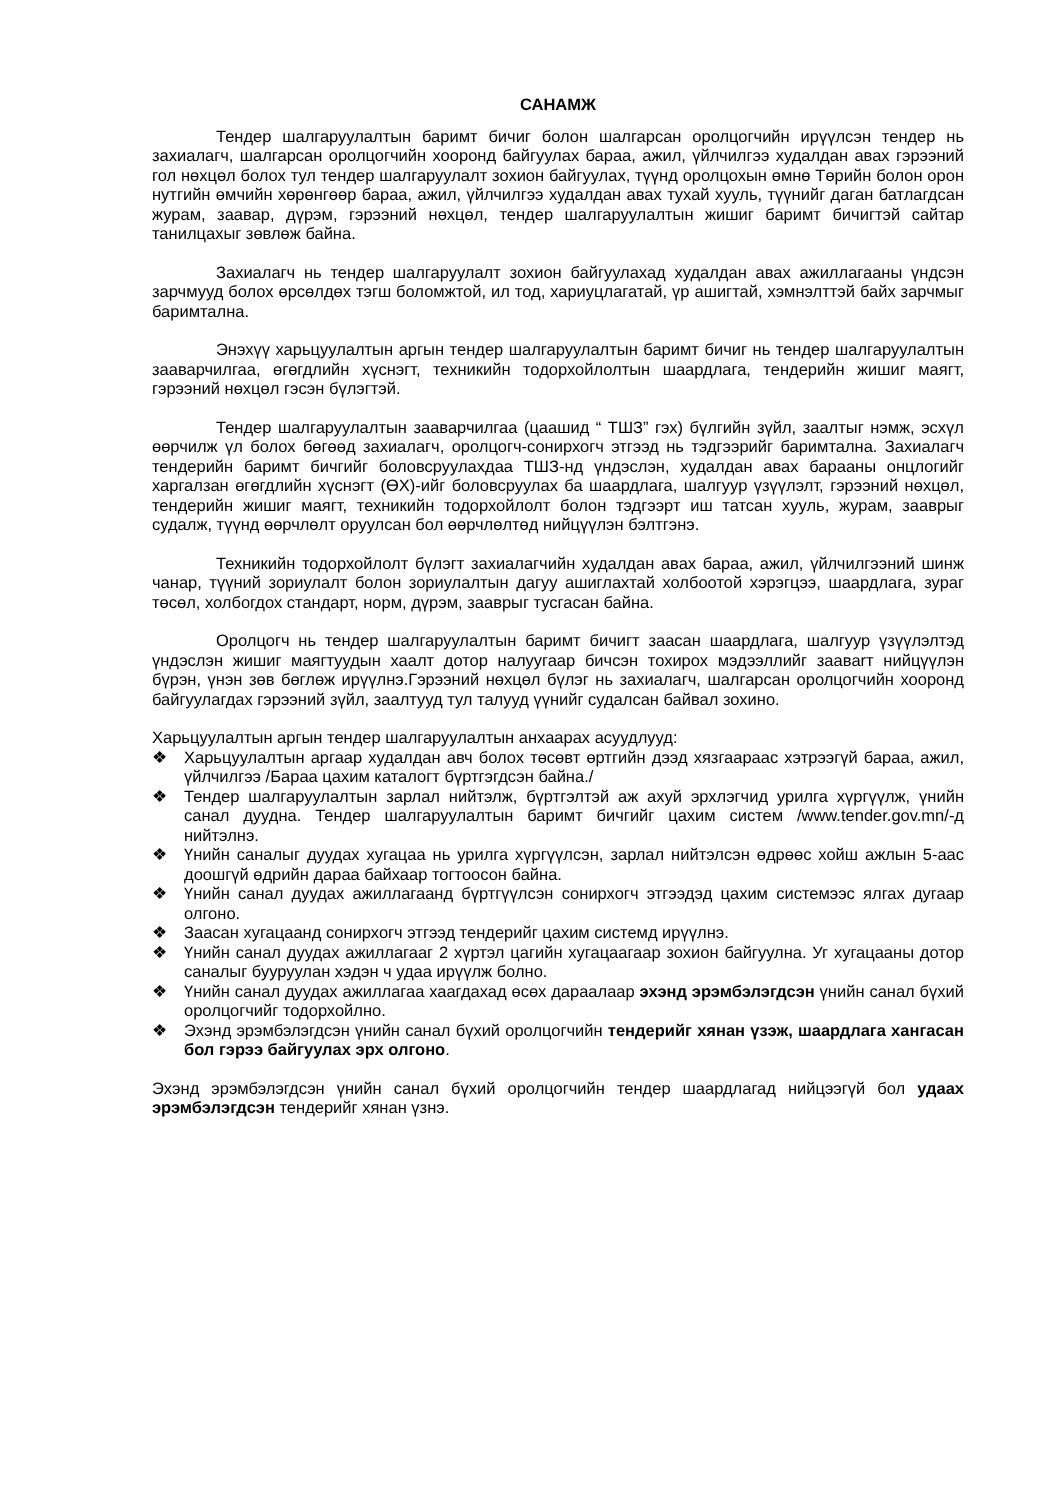САНАМЖ
Тендер шалгаруулалтын баримт бичиг болон шалгарсан оролцогчийн ирүүлсэн тендер нь захиалагч, шалгарсан оролцогчийн хооронд байгуулах бараа, ажил, үйлчилгээ худалдан авах гэрээний гол нөхцөл болох тул тендер шалгаруулалт зохион байгуулах, түүнд оролцохын өмнө Төрийн болон орон нутгийн өмчийн хөрөнгөөр бараа, ажил, үйлчилгээ худалдан авах тухай хууль, түүнийг даган батлагдсан журам, заавар, дүрэм, гэрээний нөхцөл, тендер шалгаруулалтын жишиг баримт бичигтэй сайтар танилцахыг зөвлөж байна.
Захиалагч нь тендер шалгаруулалт зохион байгуулахад худалдан авах ажиллагааны үндсэн зарчмууд болох өрсөлдөх тэгш боломжтой, ил тод, хариуцлагатай, үр ашигтай, хэмнэлттэй байх зарчмыг баримтална.
Энэхүү харьцуулалтын аргын тендер шалгаруулалтын баримт бичиг нь тендер шалгаруулалтын зааварчилгаа, өгөгдлийн хүснэгт, техникийн тодорхойлолтын шаардлага, тендерийн жишиг маягт, гэрээний нөхцөл гэсэн бүлэгтэй.
Тендер шалгаруулалтын зааварчилгаа (цаашид “ ТШЗ” гэх) бүлгийн зүйл, заалтыг нэмж, эсхүл өөрчилж үл болох бөгөөд захиалагч, оролцогч-сонирхогч этгээд нь тэдгээрийг баримтална. Захиалагч тендерийн баримт бичгийг боловсруулахдаа ТШЗ-нд үндэслэн, худалдан авах барааны онцлогийг харгалзан өгөгдлийн хүснэгт (ӨХ)-ийг боловсруулах ба шаардлага, шалгуур үзүүлэлт, гэрээний нөхцөл, тендерийн жишиг маягт, техникийн тодорхойлолт болон тэдгээрт иш татсан хууль, журам, зааврыг судалж, түүнд өөрчлөлт оруулсан бол өөрчлөлтөд нийцүүлэн бэлтгэнэ.
Техникийн тодорхойлолт бүлэгт захиалагчийн худалдан авах бараа, ажил, үйлчилгээний шинж чанар, түүний зориулалт болон зориулалтын дагуу ашиглахтай холбоотой хэрэгцээ, шаардлага, зураг төсөл, холбогдох стандарт, норм, дүрэм, зааврыг тусгасан байна.
Оролцогч нь тендер шалгаруулалтын баримт бичигт заасан шаардлага, шалгуур үзүүлэлтэд үндэслэн жишиг маягтуудын хаалт дотор налуугаар бичсэн тохирох мэдээллийг заавarт нийцүүлэн бүрэн, үнэн зөв бөглөж ирүүлнэ.Гэрээний нөхцөл бүлэг нь захиалагч, шалгарсан оролцогчийн хооронд байгуулагдах гэрээний зүйл, заалтууд тул талууд үүнийг судалсан байвал зохино.
Харьцуулалтын аргын тендер шалгаруулалтын анхаарах асуудлууд:
❖ Харьцуулалтын аргаар худалдан авч болох төсөвт өртгийн дээд хязгаараас хэтрээгүй бараа, ажил, үйлчилгээ /Бараа цахим каталогт бүртгэгдсэн байна./
❖ Тендер шалгаруулалтын зарлал нийтэлж, бүртгэлтэй аж ахуй эрхлэгчид урилга хүргүүлж, үнийн санал дуудна. Тендер шалгаруулалтын баримт бичгийг цахим систем /www.tender.gov.mn/-д нийтэлнэ.
❖ Үнийн саналыг дуудах хугацаа нь урилга хүргүүлсэн, зарлал нийтэлсэн өдрөөс хойш ажлын 5-аас доошгүй өдрийн дараа байхаар тогтоосон байна.
❖ Үнийн санал дуудах ажиллагаанд бүртгүүлсэн сонирхогч этгээдэд цахим системээс ялгах дугаар олгоно.
❖ Заасан хугацаанд сонирхогч этгээд тендерийг цахим системд ирүүлнэ.
❖ Үнийн санал дуудах ажиллагааг 2 хүртэл цагийн хугацаагаар зохион байгуулна. Уг хугацааны дотор саналыг бууруулан хэдэн ч удаа ирүүлж болно.
❖ Үнийн санал дуудах ажиллагаа хаагдахад өсөх дараалаар эхэнд эрэмбэлэгдсэн үнийн санал бүхий оролцогчийг тодорхойлно.
❖ Эхэнд эрэмбэлэгдсэн үнийн санал бүхий оролцогчийн тендерийг хянан үзэж, шаардлага хангасан бол гэрээ байгуулах эрх олгоно.
Эхэнд эрэмбэлэгдсэн үнийн санал бүхий оролцогчийн тендер шаардлагад нийцээгүй бол удаах эрэмбэлэгдсэн тендерийг хянан үзнэ.